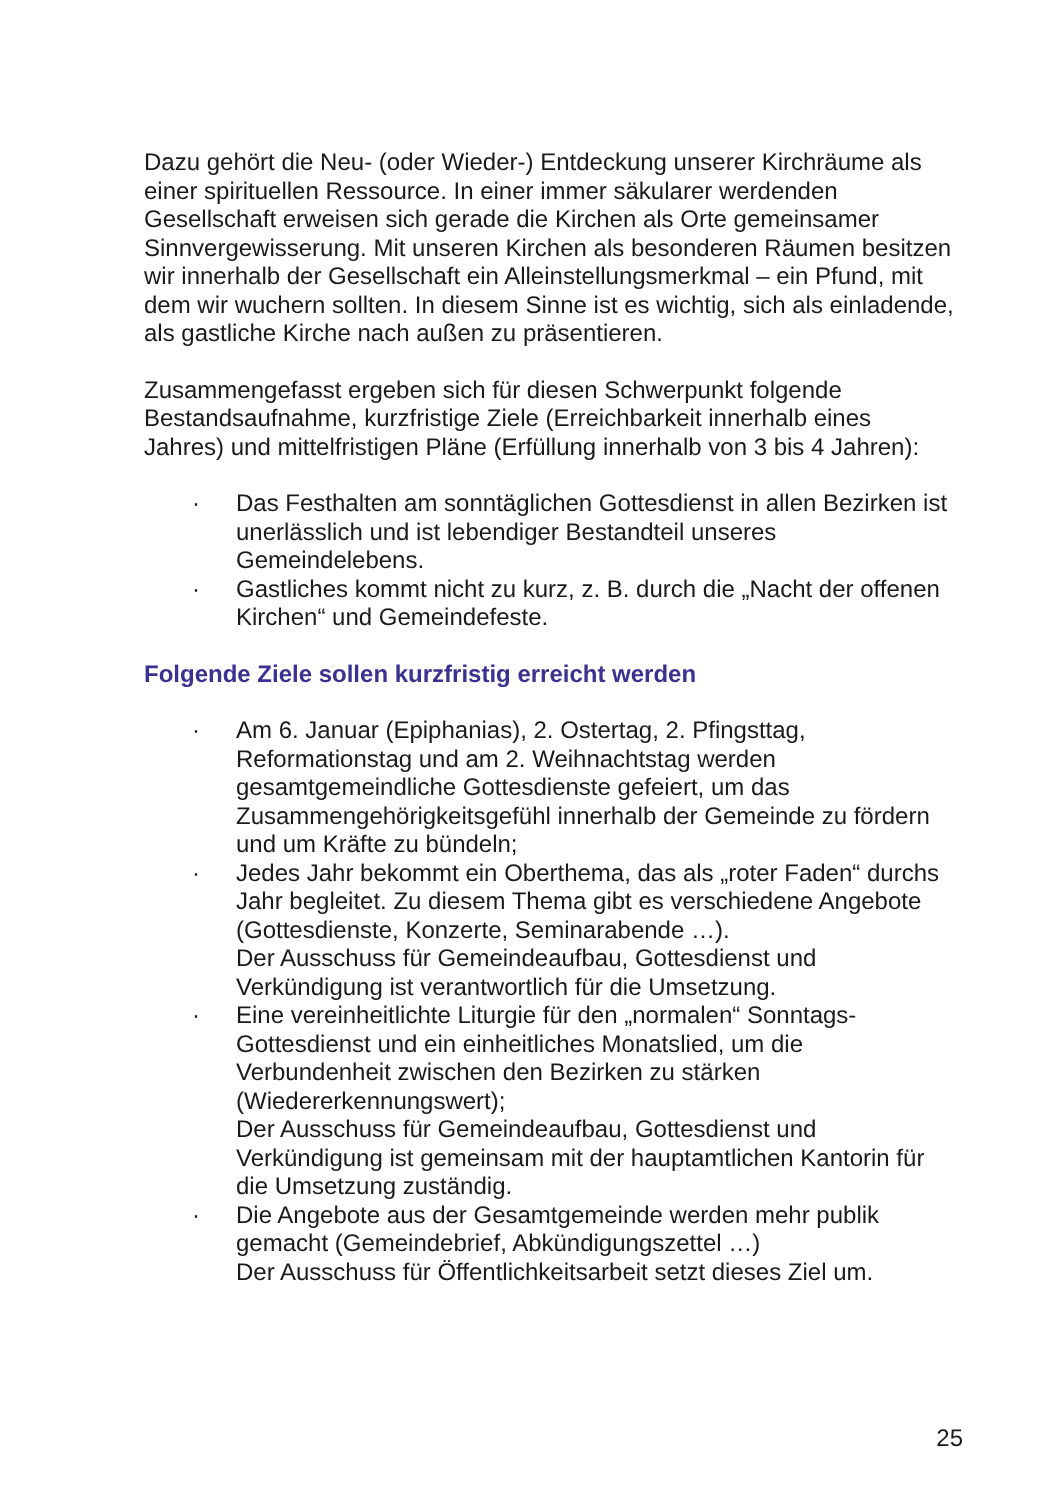Dazu gehört die Neu- (oder Wieder-) Entdeckung unserer Kirchräume als einer spirituellen Ressource. In einer immer säkularer werdenden Gesellschaft erweisen sich gerade die Kirchen als Orte gemeinsamer Sinnvergewisserung. Mit unseren Kirchen als besonderen Räumen besitzen wir innerhalb der Gesellschaft ein Alleinstellungsmerkmal – ein Pfund, mit dem wir wuchern sollten. In diesem Sinne ist es wichtig, sich als einladende, als gastliche Kirche nach außen zu präsentieren.
Zusammengefasst ergeben sich für diesen Schwerpunkt folgende Bestandsaufnahme, kurzfristige Ziele (Erreichbarkeit innerhalb eines Jahres) und mittelfristigen Pläne (Erfüllung innerhalb von 3 bis 4 Jahren):
· Das Festhalten am sonntäglichen Gottesdienst in allen Bezirken ist unerlässlich und ist lebendiger Bestandteil unseres Gemeindelebens.
· Gastliches kommt nicht zu kurz, z. B. durch die „Nacht der offenen Kirchen“ und Gemeindefeste.
Folgende Ziele sollen kurzfristig erreicht werden
· Am 6. Januar (Epiphanias), 2. Ostertag, 2. Pfingsttag, Reformationstag und am 2. Weihnachtstag werden gesamtgemeindliche Gottesdienste gefeiert, um das Zusammengehörigkeitsgefühl innerhalb der Gemeinde zu fördern und um Kräfte zu bündeln;
· Jedes Jahr bekommt ein Oberthema, das als „roter Faden“ durchs Jahr begleitet. Zu diesem Thema gibt es verschiedene Angebote (Gottesdienste, Konzerte, Seminarabende …).
Der Ausschuss für Gemeindeaufbau, Gottesdienst und Verkündigung ist verantwortlich für die Umsetzung.
· Eine vereinheitlichte Liturgie für den „normalen“ Sonntags-Gottesdienst und ein einheitliches Monatslied, um die Verbundenheit zwischen den Bezirken zu stärken (Wiedererkennungswert);
Der Ausschuss für Gemeindeaufbau, Gottesdienst und Verkündigung ist gemeinsam mit der hauptamtlichen Kantorin für die Umsetzung zuständig.
· Die Angebote aus der Gesamtgemeinde werden mehr publik gemacht (Gemeindebrief, Abkündigungszettel …)
Der Ausschuss für Öffentlichkeitsarbeit setzt dieses Ziel um.
25